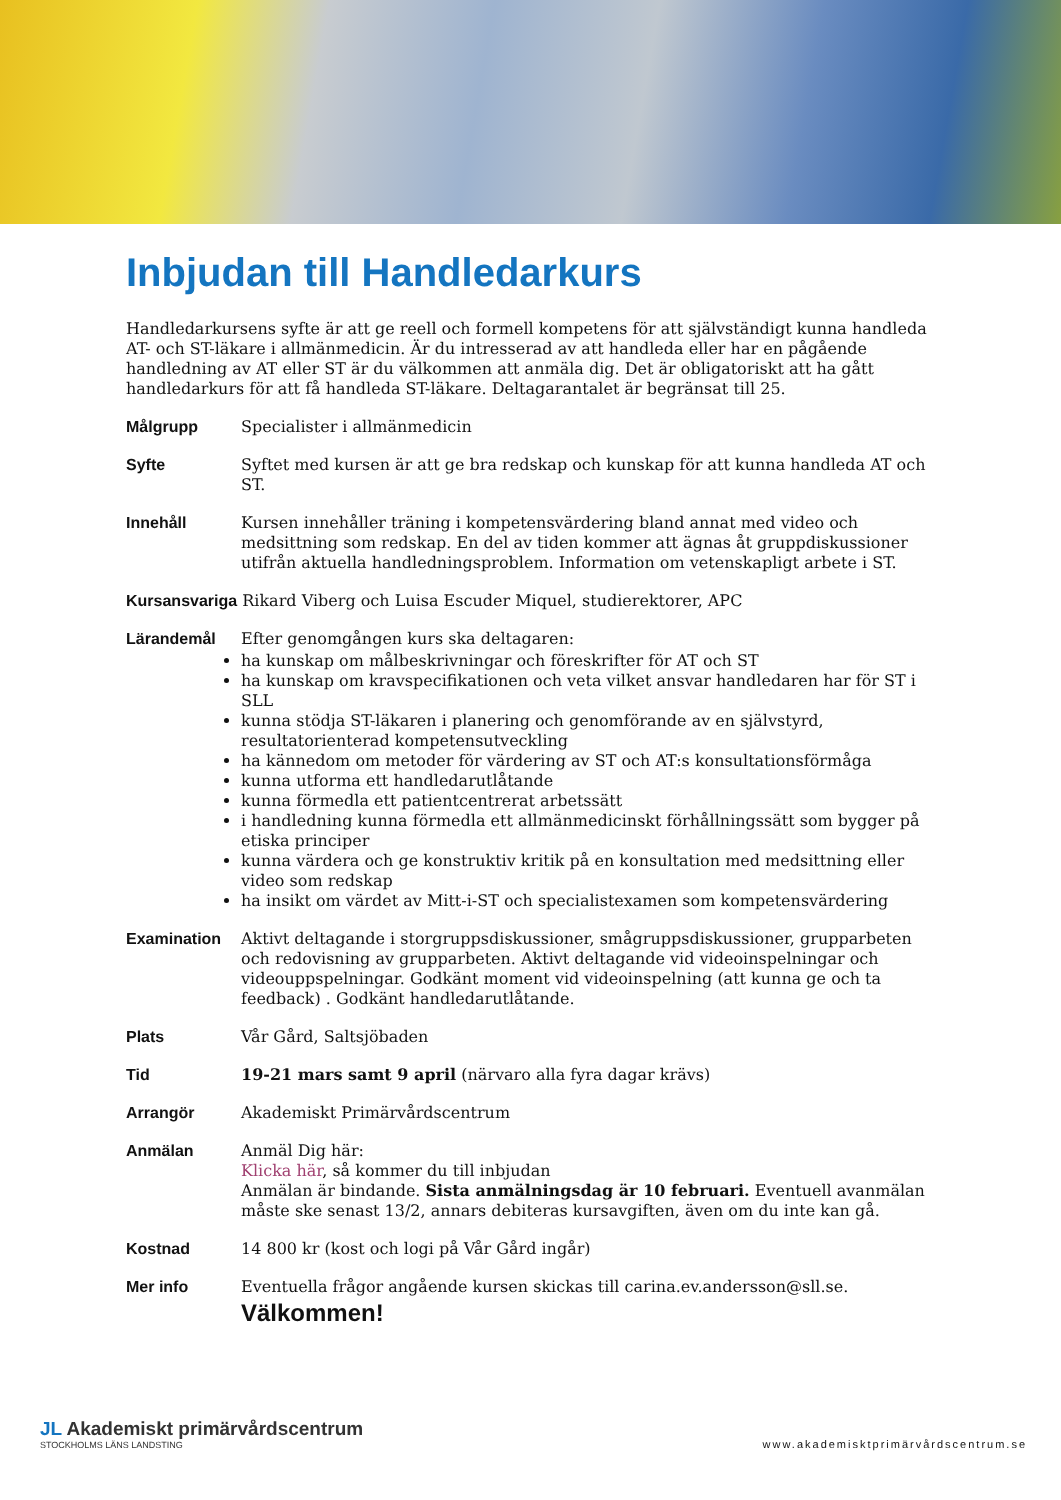Inbjudan till Handledarkurs
Handledarkursens syfte är att ge reell och formell kompetens för att självständigt kunna handleda AT- och ST-läkare i allmänmedicin. Är du intresserad av att handleda eller har en pågående handledning av AT eller ST är du välkommen att anmäla dig. Det är obligatoriskt att ha gått handledarkurs för att få handleda ST-läkare. Deltagarantalet är begränsat till 25.
Målgrupp Specialister i allmänmedicin
Syfte Syftet med kursen är att ge bra redskap och kunskap för att kunna handleda AT och ST.
Innehåll Kursen innehåller träning i kompetensvärdering bland annat med video och medsittning som redskap. En del av tiden kommer att ägnas åt gruppdiskussioner utifrån aktuella handledningsproblem. Information om vetenskapligt arbete i ST.
Kursansvariga Rikard Viberg och Luisa Escuder Miquel, studierektorer, APC
Lärandemål Efter genomgången kurs ska deltagaren:
ha kunskap om målbeskrivningar och föreskrifter för AT och ST
ha kunskap om kravspecifikationen och veta vilket ansvar handledaren har för ST i SLL
kunna stödja ST-läkaren i planering och genomförande av en självstyrd, resultatorienterad kompetensutveckling
ha kännedom om metoder för värdering av ST och AT:s konsultationsförmåga
kunna utforma ett handledarutlåtande
kunna förmedla ett patientcentrerat arbetssätt
i handledning kunna förmedla ett allmänmedicinskt förhållningssätt som bygger på etiska principer
kunna värdera och ge konstruktiv kritik på en konsultation med medsittning eller video som redskap
ha insikt om värdet av Mitt-i-ST och specialistexamen som kompetensvärdering
Examination Aktivt deltagande i storgruppsdiskussioner, smågruppsdiskussioner, grupparbeten och redovisning av grupparbeten. Aktivt deltagande vid videoinspelningar och videouppspelningar. Godkänt moment vid videoinspelning (att kunna ge och ta feedback) . Godkänt handledarutlåtande.
Plats Vår Gård, Saltsjöbaden
Tid 19-21 mars samt 9 april (närvaro alla fyra dagar krävs)
Arrangör Akademiskt Primärvårdscentrum
Anmälan Anmäl Dig här:
Klicka här, så kommer du till inbjudan
Anmälan är bindande. Sista anmälningsdag är 10 februari. Eventuell avanmälan måste ske senast 13/2, annars debiteras kursavgiften, även om du inte kan gå.
Kostnad 14 800 kr (kost och logi på Vår Gård ingår)
Mer info Eventuella frågor angående kursen skickas till carina.ev.andersson@sll.se.
Välkommen!
JL Akademiskt primärvårdscentrum
STOCKHOLMS LÄNS LANDSTING
www.akademisktprimärvårdscentrum.se